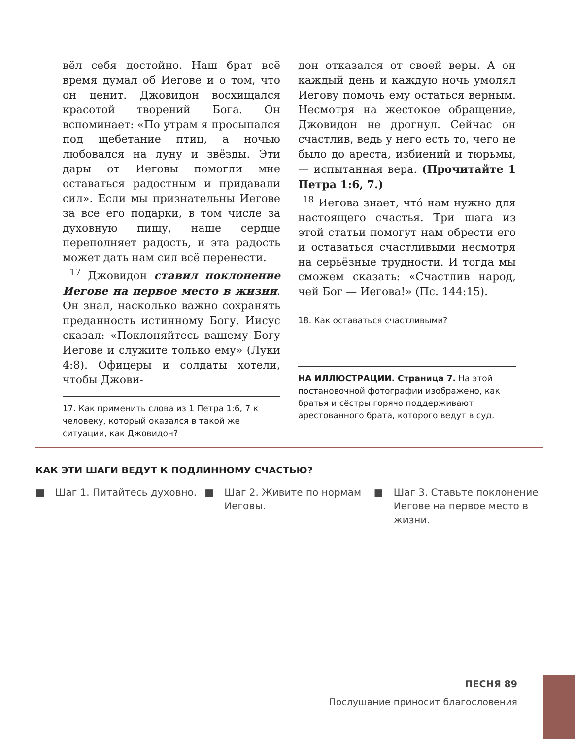вёл себя достойно. Наш брат всё время думал об Иегове и о том, что он ценит. Джовидон восхищался красотой творений Бога. Он вспоминает: «По утрам я просыпался под щебетание птиц, а ночью любовался на луну и звёзды. Эти дары от Иеговы помогли мне оставаться радостным и придавали сил». Если мы признательны Иегове за все его подарки, в том числе за духовную пищу, наше сердце переполняет радость, и эта радость может дать нам сил всё перенести.
<sup>17</sup> Джовидон ставил поклонение Иегове на первое место в жизни. Он знал, насколько важно сохранять преданность истинному Богу. Иисус сказал: «Поклоняйтесь вашему Богу Иегове и служите только ему» (Луки 4:8). Офицеры и солдаты хотели, чтобы Джови-
17. Как применить слова из 1 Петра 1:6, 7 к человеку, который оказался в такой же ситуации, как Джовидон?
дон отказался от своей веры. А он каждый день и каждую ночь умолял Иегову помочь ему остаться верным. Несмотря на жестокое обращение, Джовидон не дрогнул. Сейчас он счастлив, ведь у него есть то, чего не было до ареста, избиений и тюрьмы, — испытанная вера. (Прочитайте 1 Петра 1:6, 7.)
<sup>18</sup> Иегова знает, что́ нам нужно для настоящего счастья. Три шага из этой статьи помогут нам обрести его и оставаться счастливыми несмотря на серьёзные трудности. И тогда мы сможем сказать: «Счастлив народ, чей Бог — Иегова!» (Пс. 144:15).
18. Как оставаться счастливыми?
НА ИЛЛЮСТРАЦИИ. Страница 7. На этой постановочной фотографии изображено, как братья и сёстры горячо поддерживают арестованного брата, которого ведут в суд.
КАК ЭТИ ШАГИ ВЕДУТ К ПОДЛИННОМУ СЧАСТЬЮ?
■ Шаг 1. Питайтесь духовно. ■ Шаг 2. Живите по нормам Иеговы.
■ Шаг 3. Ставьте поклонение Иегове на первое место в жизни.
ПЕСНЯ 89
Послушание приносит благословения